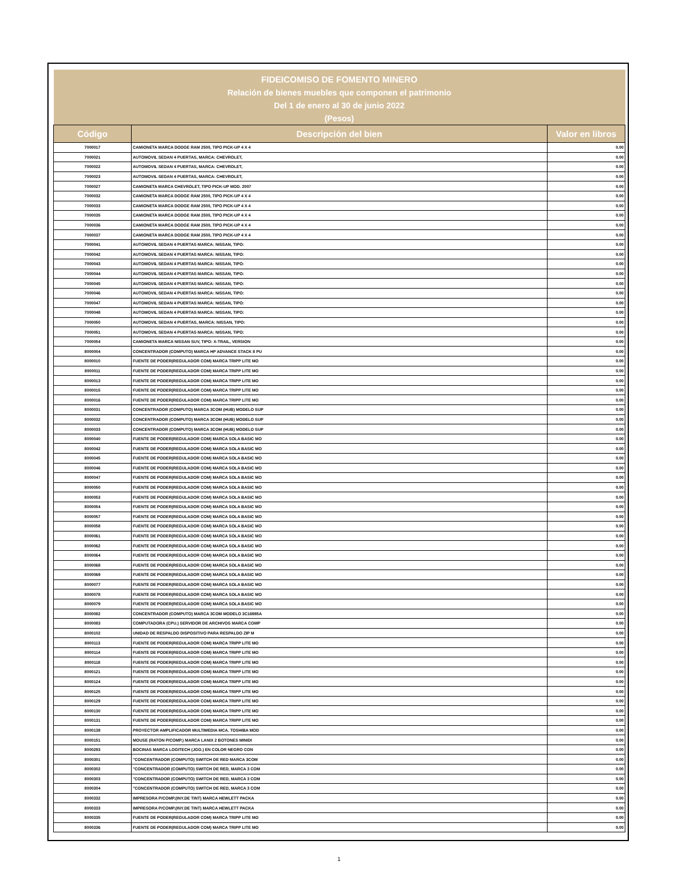| FIDEICOMISO DE FOMENTO MINERO | | |
| Relación de bienes muebles que componen el patrimonio | | |
| Del 1 de enero al 30 de junio 2022 | | |
| (Pesos) | | |
| Código | Descripción del bien | Valor en libros |
| 7000017 | CAMIONETA MARCA DODGE RAM 2500, TIPO PICK-UP 4 X 4 | 0.00 |
| 7000021 | AUTOMOVIL SEDAN 4 PUERTAS, MARCA: CHEVROLET, | 0.00 |
| 7000022 | AUTOMOVIL SEDAN 4 PUERTAS, MARCA: CHEVROLET, | 0.00 |
| 7000023 | AUTOMOVIL SEDAN 4 PUERTAS, MARCA: CHEVROLET, | 0.00 |
| 7000027 | CAMIONETA MARCA CHEVROLET, TIPO PICK-UP MOD. 2007 | 0.00 |
| 7000032 | CAMIONETA MARCA DODGE RAM 2500, TIPO PICK-UP 4 X 4 | 0.00 |
| 7000033 | CAMIONETA MARCA DODGE RAM 2500, TIPO PICK-UP 4 X 4 | 0.00 |
| 7000035 | CAMIONETA MARCA DODGE RAM 2500, TIPO PICK-UP 4 X 4 | 0.00 |
| 7000036 | CAMIONETA MARCA DODGE RAM 2500, TIPO PICK-UP 4 X 4 | 0.00 |
| 7000037 | CAMIONETA MARCA DODGE RAM 2500, TIPO PICK-UP 4 X 4 | 0.00 |
| 7000041 | AUTOMOVIL SEDAN 4 PUERTAS MARCA: NISSAN, TIPO: | 0.00 |
| 7000042 | AUTOMOVIL SEDAN 4 PUERTAS MARCA: NISSAN, TIPO: | 0.00 |
| 7000043 | AUTOMOVIL SEDAN 4 PUERTAS MARCA: NISSAN, TIPO: | 0.00 |
| 7000044 | AUTOMOVIL SEDAN 4 PUERTAS MARCA: NISSAN, TIPO: | 0.00 |
| 7000045 | AUTOMOVIL SEDAN 4 PUERTAS MARCA: NISSAN, TIPO: | 0.00 |
| 7000046 | AUTOMOVIL SEDAN 4 PUERTAS MARCA: NISSAN, TIPO: | 0.00 |
| 7000047 | AUTOMOVIL SEDAN 4 PUERTAS MARCA: NISSAN, TIPO: | 0.00 |
| 7000048 | AUTOMOVIL SEDAN 4 PUERTAS MARCA: NISSAN, TIPO: | 0.00 |
| 7000050 | AUTOMOVIL SEDAN 4 PUERTAS, MARCA: NISSAN, TIPO: | 0.00 |
| 7000051 | AUTOMOVIL SEDAN 4 PUERTAS MARCA: NISSAN, TIPO: | 0.00 |
| 7000054 | CAMIONETA MARCA NISSAN SUV, TIPO: X-TRAIL, VERSION | 0.00 |
| 8000004 | CONCENTRADOR (COMPUTO) MARCA HP ADVANCE STACK 8 PU | 0.00 |
| 8000010 | FUENTE DE PODER(REGULADOR COM) MARCA TRIPP LITE MO | 0.00 |
| 8000011 | FUENTE DE PODER(REGULADOR COM) MARCA TRIPP LITE MO | 0.00 |
| 8000013 | FUENTE DE PODER(REGULADOR COM) MARCA TRIPP LITE MO | 0.00 |
| 8000015 | FUENTE DE PODER(REGULADOR COM) MARCA TRIPP LITE MO | 0.00 |
| 8000016 | FUENTE DE PODER(REGULADOR COM) MARCA TRIPP LITE MO | 0.00 |
| 8000031 | CONCENTRADOR (COMPUTO) MARCA 3COM (HUB) MODELO SUP | 0.00 |
| 8000032 | CONCENTRADOR (COMPUTO) MARCA 3COM (HUB) MODELO SUP | 0.00 |
| 8000033 | CONCENTRADOR (COMPUTO) MARCA 3COM (HUB) MODELO SUP | 0.00 |
| 8000040 | FUENTE DE PODER(REGULADOR COM) MARCA SOLA BASIC MO | 0.00 |
| 8000042 | FUENTE DE PODER(REGULADOR COM) MARCA SOLA BASIC MO | 0.00 |
| 8000045 | FUENTE DE PODER(REGULADOR COM) MARCA SOLA BASIC MO | 0.00 |
| 8000046 | FUENTE DE PODER(REGULADOR COM) MARCA SOLA BASIC MO | 0.00 |
| 8000047 | FUENTE DE PODER(REGULADOR COM) MARCA SOLA BASIC MO | 0.00 |
| 8000050 | FUENTE DE PODER(REGULADOR COM) MARCA SOLA BASIC MO | 0.00 |
| 8000053 | FUENTE DE PODER(REGULADOR COM) MARCA SOLA BASIC MO | 0.00 |
| 8000054 | FUENTE DE PODER(REGULADOR COM) MARCA SOLA BASIC MO | 0.00 |
| 8000057 | FUENTE DE PODER(REGULADOR COM) MARCA SOLA BASIC MO | 0.00 |
| 8000058 | FUENTE DE PODER(REGULADOR COM) MARCA SOLA BASIC MO | 0.00 |
| 8000061 | FUENTE DE PODER(REGULADOR COM) MARCA SOLA BASIC MO | 0.00 |
| 8000062 | FUENTE DE PODER(REGULADOR COM) MARCA SOLA BASIC MO | 0.00 |
| 8000064 | FUENTE DE PODER(REGULADOR COM) MARCA SOLA BASIC MO | 0.00 |
| 8000068 | FUENTE DE PODER(REGULADOR COM) MARCA SOLA BASIC MO | 0.00 |
| 8000069 | FUENTE DE PODER(REGULADOR COM) MARCA SOLA BASIC MO | 0.00 |
| 8000077 | FUENTE DE PODER(REGULADOR COM) MARCA SOLA BASIC MO | 0.00 |
| 8000078 | FUENTE DE PODER(REGULADOR COM) MARCA SOLA BASIC MO | 0.00 |
| 8000079 | FUENTE DE PODER(REGULADOR COM) MARCA SOLA BASIC MO | 0.00 |
| 8000082 | CONCENTRADOR (COMPUTO) MARCA 3COM MODELO 3C16985A | 0.00 |
| 8000083 | COMPUTADORA (CPU.) SERVIDOR DE ARCHIVOS MARCA COMP | 0.00 |
| 8000102 | UNIDAD DE RESPALDO DISPOSITIVO PARA RESPALDO ZIP M | 0.00 |
| 8000113 | FUENTE DE PODER(REGULADOR COM) MARCA TRIPP LITE MO | 0.00 |
| 8000114 | FUENTE DE PODER(REGULADOR COM) MARCA TRIPP LITE MO | 0.00 |
| 8000118 | FUENTE DE PODER(REGULADOR COM) MARCA TRIPP LITE MO | 0.00 |
| 8000121 | FUENTE DE PODER(REGULADOR COM) MARCA TRIPP LITE MO | 0.00 |
| 8000124 | FUENTE DE PODER(REGULADOR COM) MARCA TRIPP LITE MO | 0.00 |
| 8000125 | FUENTE DE PODER(REGULADOR COM) MARCA TRIPP LITE MO | 0.00 |
| 8000129 | FUENTE DE PODER(REGULADOR COM) MARCA TRIPP LITE MO | 0.00 |
| 8000130 | FUENTE DE PODER(REGULADOR COM) MARCA TRIPP LITE MO | 0.00 |
| 8000131 | FUENTE DE PODER(REGULADOR COM) MARCA TRIPP LITE MO | 0.00 |
| 8000138 | PROYECTOR AMPLIFICADOR MULTIMEDIA MCA. TOSHIBA MOD | 0.00 |
| 8000151 | MOUSE (RATON P/COMP.) MARCA LANIX 2 BOTONES MINIDI | 0.00 |
| 8000293 | BOCINAS MARCA LOGITECH (JGO.) EN COLOR NEGRO CON | 0.00 |
| 8000301 | "CONCENTRADOR (COMPUTO) SWITCH DE RED MARCA 3COM | 0.00 |
| 8000302 | "CONCENTRADOR (COMPUTO) SWITCH DE RED, MARCA 3 COM | 0.00 |
| 8000303 | "CONCENTRADOR (COMPUTO) SWITCH DE RED, MARCA 3 COM | 0.00 |
| 8000304 | "CONCENTRADOR (COMPUTO) SWITCH DE RED, MARCA 3 COM | 0.00 |
| 8000332 | IMPRESORA P/COMP.(INY.DE TINT) MARCA HEWLETT PACKA | 0.00 |
| 8000333 | IMPRESORA P/COMP.(INY.DE TINT) MARCA HEWLETT PACKA | 0.00 |
| 8000335 | FUENTE DE PODER(REGULADOR COM) MARCA TRIPP LITE MO | 0.00 |
| 8000336 | FUENTE DE PODER(REGULADOR COM) MARCA TRIPP LITE MO | 0.00 |
1